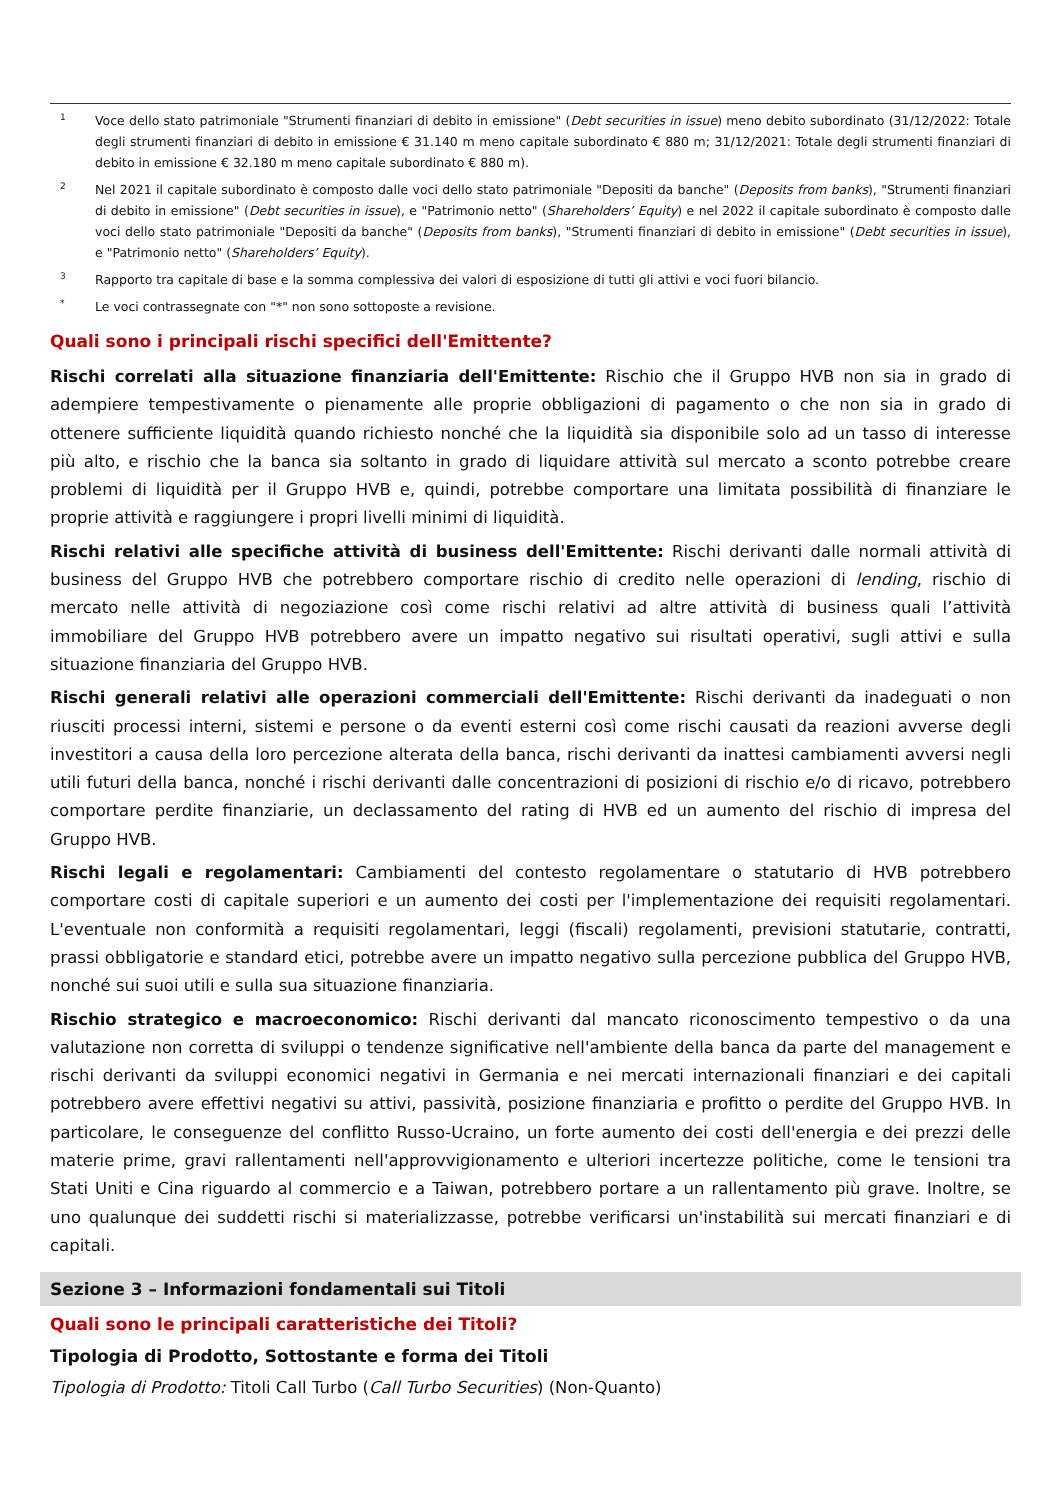1 Voce dello stato patrimoniale "Strumenti finanziari di debito in emissione" (Debt securities in issue) meno debito subordinato (31/12/2022: Totale degli strumenti finanziari di debito in emissione € 31.140 m meno capitale subordinato € 880 m; 31/12/2021: Totale degli strumenti finanziari di debito in emissione € 32.180 m meno capitale subordinato € 880 m).
2 Nel 2021 il capitale subordinato è composto dalle voci dello stato patrimoniale "Depositi da banche" (Deposits from banks), "Strumenti finanziari di debito in emissione" (Debt securities in issue), e "Patrimonio netto" (Shareholders’ Equity) e nel 2022 il capitale subordinato è composto dalle voci dello stato patrimoniale "Depositi da banche" (Deposits from banks), "Strumenti finanziari di debito in emissione" (Debt securities in issue), e "Patrimonio netto" (Shareholders’ Equity).
3 Rapporto tra capitale di base e la somma complessiva dei valori di esposizione di tutti gli attivi e voci fuori bilancio.
* Le voci contrassegnate con "*" non sono sottoposte a revisione.
Quali sono i principali rischi specifici dell'Emittente?
Rischi correlati alla situazione finanziaria dell'Emittente: Rischio che il Gruppo HVB non sia in grado di adempiere tempestivamente o pienamente alle proprie obbligazioni di pagamento o che non sia in grado di ottenere sufficiente liquidità quando richiesto nonché che la liquidità sia disponibile solo ad un tasso di interesse più alto, e rischio che la banca sia soltanto in grado di liquidare attività sul mercato a sconto potrebbe creare problemi di liquidità per il Gruppo HVB e, quindi, potrebbe comportare una limitata possibilità di finanziare le proprie attività e raggiungere i propri livelli minimi di liquidità.
Rischi relativi alle specifiche attività di business dell'Emittente: Rischi derivanti dalle normali attività di business del Gruppo HVB che potrebbero comportare rischio di credito nelle operazioni di lending, rischio di mercato nelle attività di negoziazione così come rischi relativi ad altre attività di business quali l’attività immobiliare del Gruppo HVB potrebbero avere un impatto negativo sui risultati operativi, sugli attivi e sulla situazione finanziaria del Gruppo HVB.
Rischi generali relativi alle operazioni commerciali dell'Emittente: Rischi derivanti da inadeguati o non riusciti processi interni, sistemi e persone o da eventi esterni così come rischi causati da reazioni avverse degli investitori a causa della loro percezione alterata della banca, rischi derivanti da inattesi cambiamenti avversi negli utili futuri della banca, nonché i rischi derivanti dalle concentrazioni di posizioni di rischio e/o di ricavo, potrebbero comportare perdite finanziarie, un declassamento del rating di HVB ed un aumento del rischio di impresa del Gruppo HVB.
Rischi legali e regolamentari: Cambiamenti del contesto regolamentare o statutario di HVB potrebbero comportare costi di capitale superiori e un aumento dei costi per l'implementazione dei requisiti regolamentari. L'eventuale non conformità a requisiti regolamentari, leggi (fiscali) regolamenti, previsioni statutarie, contratti, prassi obbligatorie e standard etici, potrebbe avere un impatto negativo sulla percezione pubblica del Gruppo HVB, nonché sui suoi utili e sulla sua situazione finanziaria.
Rischio strategico e macroeconomico: Rischi derivanti dal mancato riconoscimento tempestivo o da una valutazione non corretta di sviluppi o tendenze significative nell'ambiente della banca da parte del management e rischi derivanti da sviluppi economici negativi in Germania e nei mercati internazionali finanziari e dei capitali potrebbero avere effettivi negativi su attivi, passività, posizione finanziaria e profitto o perdite del Gruppo HVB. In particolare, le conseguenze del conflitto Russo-Ucraino, un forte aumento dei costi dell'energia e dei prezzi delle materie prime, gravi rallentamenti nell'approvvigionamento e ulteriori incertezze politiche, come le tensioni tra Stati Uniti e Cina riguardo al commercio e a Taiwan, potrebbero portare a un rallentamento più grave. Inoltre, se uno qualunque dei suddetti rischi si materializzasse, potrebbe verificarsi un'instabilità sui mercati finanziari e di capitali.
Sezione 3 – Informazioni fondamentali sui Titoli
Quali sono le principali caratteristiche dei Titoli?
Tipologia di Prodotto, Sottostante e forma dei Titoli
Tipologia di Prodotto: Titoli Call Turbo (Call Turbo Securities) (Non-Quanto)